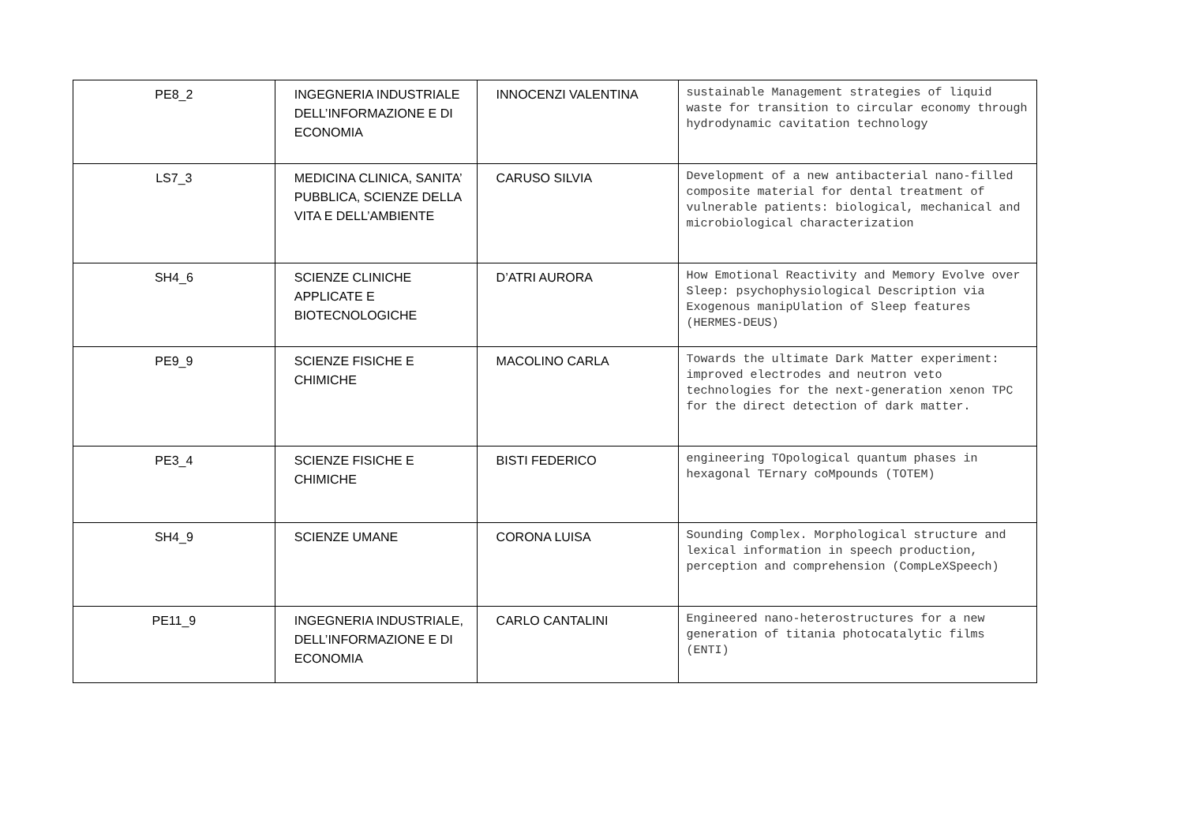| PE8_2 | INGEGNERIA INDUSTRIALE DELL’INFORMAZIONE E DI ECONOMIA | INNOCENZI VALENTINA | sustainable Management strategies of liquid waste for transition to circular economy through hydrodynamic cavitation technology |
| LS7_3 | MEDICINA CLINICA, SANITA’ PUBBLICA, SCIENZE DELLA VITA E DELL’AMBIENTE | CARUSO SILVIA | Development of a new antibacterial nano-filled composite material for dental treatment of vulnerable patients: biological, mechanical and microbiological characterization |
| SH4_6 | SCIENZE CLINICHE APPLICATE E BIOTECNOLOGICHE | D’ATRI AURORA | How Emotional Reactivity and Memory Evolve over Sleep: psychophysiological Description via Exogenous manipUlation of Sleep features (HERMES-DEUS) |
| PE9_9 | SCIENZE FISICHE E CHIMICHE | MACOLINO CARLA | Towards the ultimate Dark Matter experiment: improved electrodes and neutron veto technologies for the next-generation xenon TPC for the direct detection of dark matter. |
| PE3_4 | SCIENZE FISICHE E CHIMICHE | BISTI FEDERICO | engineering TOpological quantum phases in hexagonal TErnary coMpounds (TOTEM) |
| SH4_9 | SCIENZE UMANE | CORONA LUISA | Sounding Complex. Morphological structure and lexical information in speech production, perception and comprehension (CompLeXSpeech) |
| PE11_9 | INGEGNERIA INDUSTRIALE, DELL’INFORMAZIONE E DI ECONOMIA | CARLO CANTALINI | Engineered nano-heterostructures for a new generation of titania photocatalytic films (ENTI) |